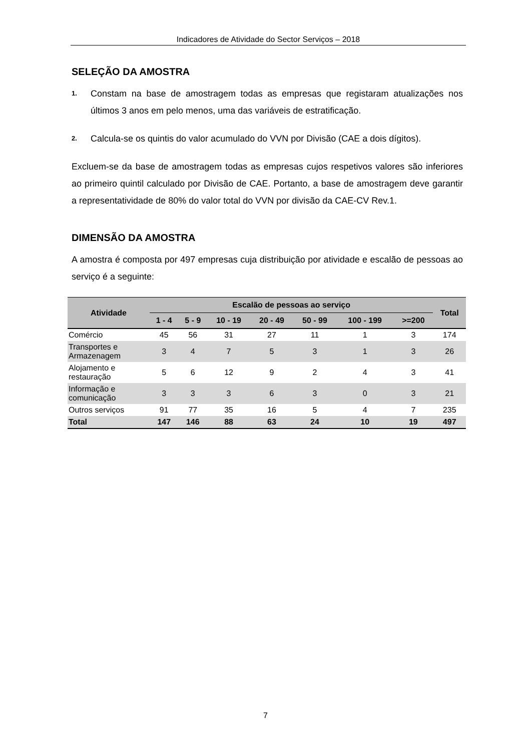Indicadores de Atividade do Sector Serviços – 2018
SELEÇÃO DA AMOSTRA
1. Constam na base de amostragem todas as empresas que registaram atualizações nos últimos 3 anos em pelo menos, uma das variáveis de estratificação.
2. Calcula-se os quintis do valor acumulado do VVN por Divisão (CAE a dois dígitos).
Excluem-se da base de amostragem todas as empresas cujos respetivos valores são inferiores ao primeiro quintil calculado por Divisão de CAE. Portanto, a base de amostragem deve garantir a representatividade de 80% do valor total do VVN por divisão da CAE-CV Rev.1.
DIMENSÃO DA AMOSTRA
A amostra é composta por 497 empresas cuja distribuição por atividade e escalão de pessoas ao serviço é a seguinte:
| Atividade | Escalão de pessoas ao serviço | | | | | | | Total |
| --- | --- | --- | --- | --- | --- | --- | --- | --- |
| | 1 - 4 | 5 - 9 | 10 - 19 | 20 - 49 | 50 - 99 | 100 - 199 | >=200 | |
| Comércio | 45 | 56 | 31 | 27 | 11 | 1 | 3 | 174 |
| Transportes e Armazenagem | 3 | 4 | 7 | 5 | 3 | 1 | 3 | 26 |
| Alojamento e restauração | 5 | 6 | 12 | 9 | 2 | 4 | 3 | 41 |
| Informação e comunicação | 3 | 3 | 3 | 6 | 3 | 0 | 3 | 21 |
| Outros serviços | 91 | 77 | 35 | 16 | 5 | 4 | 7 | 235 |
| Total | 147 | 146 | 88 | 63 | 24 | 10 | 19 | 497 |
7